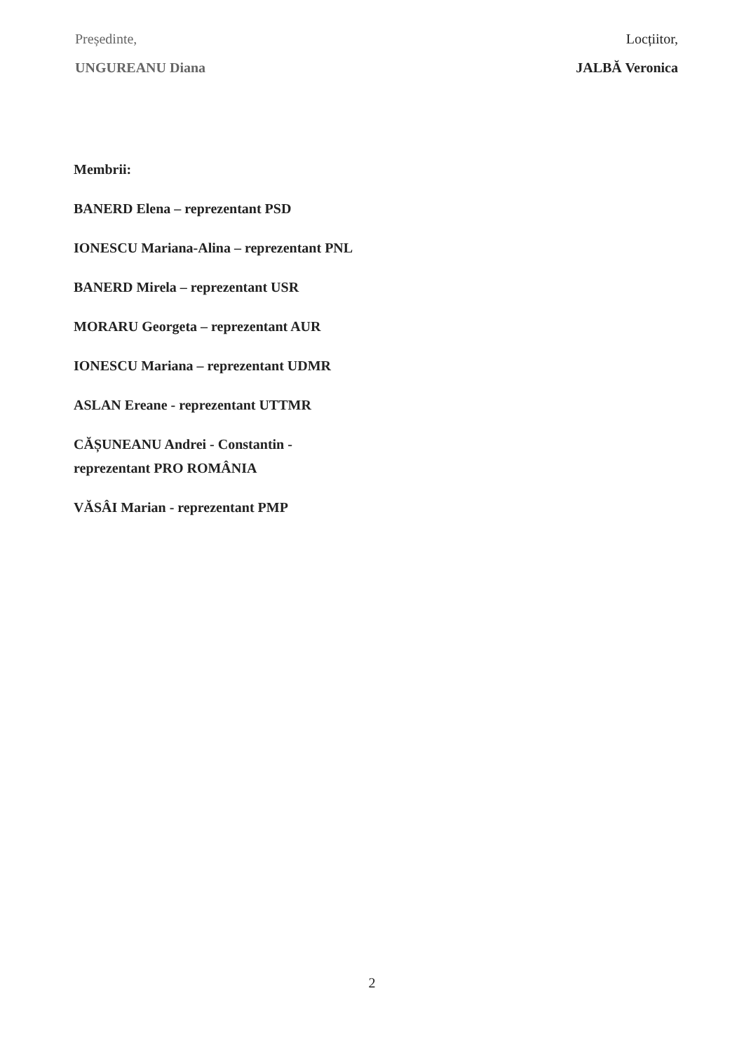Președinte,
UNGUREANU Diana
Locțiitor,
JALBĂ Veronica
Membrii:
BANERD Elena – reprezentant PSD
IONESCU Mariana-Alina – reprezentant PNL
BANERD Mirela – reprezentant USR
MORARU Georgeta – reprezentant AUR
IONESCU Mariana – reprezentant UDMR
ASLAN Ereane - reprezentant UTTMR
CĂȘUNEANU Andrei - Constantin - reprezentant PRO ROMÂNIA
VĂSÂI Marian - reprezentant PMP
2